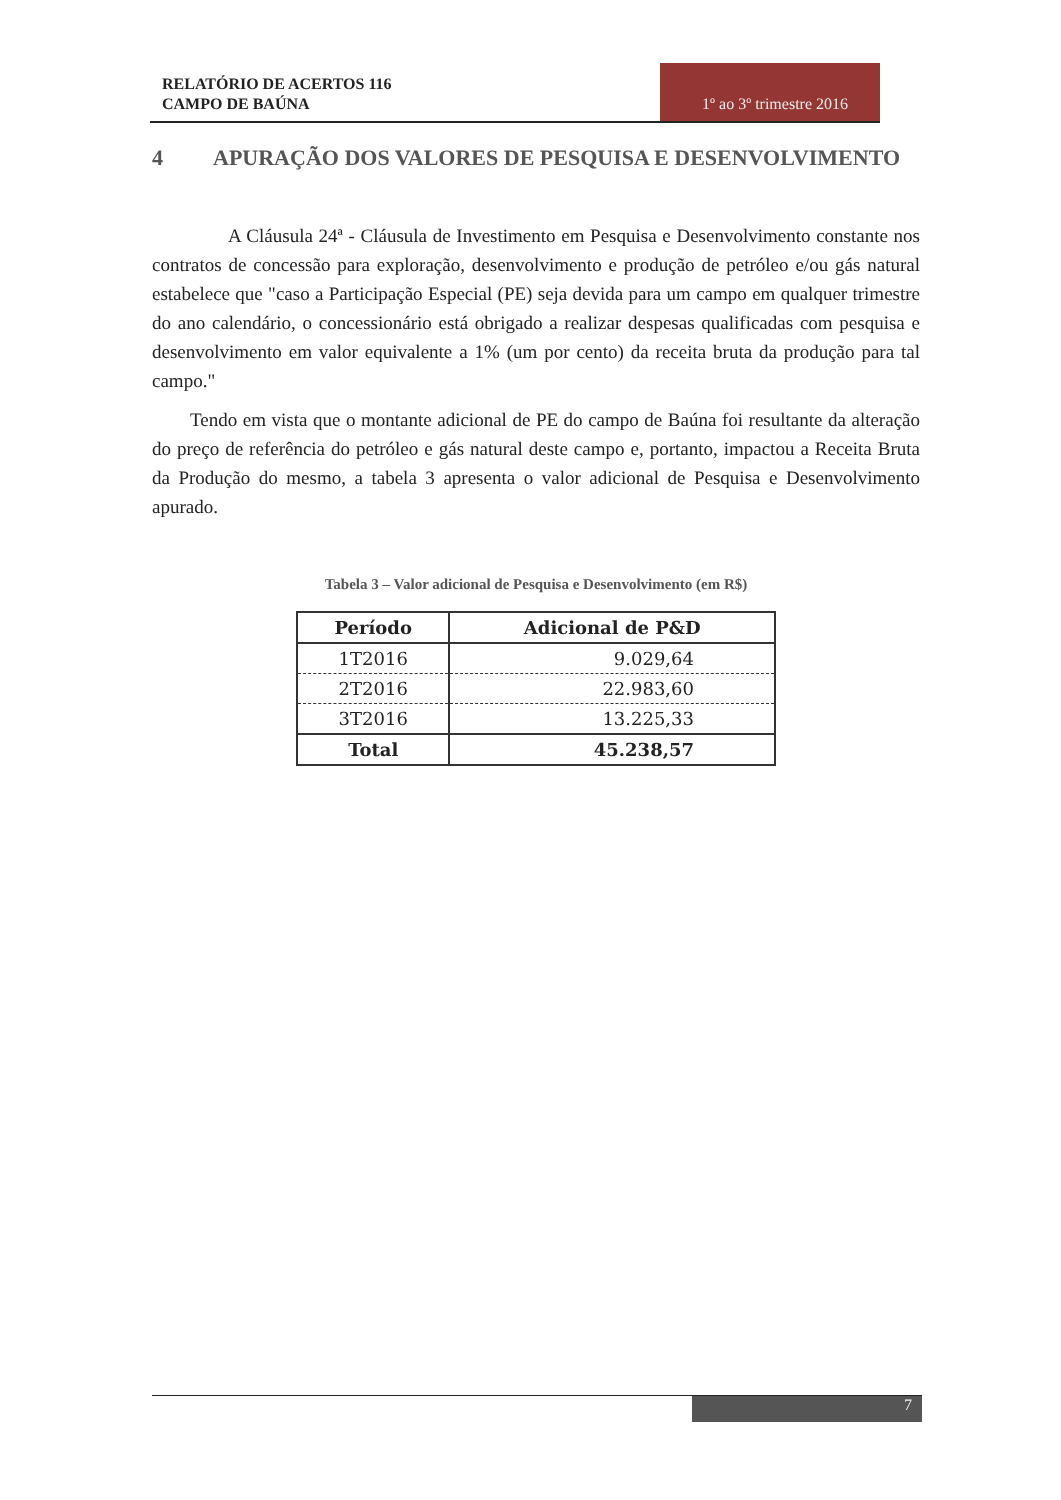RELATÓRIO DE ACERTOS 116
CAMPO DE BAÚNA
1º ao 3º trimestre 2016
4 APURAÇÃO DOS VALORES DE PESQUISA E DESENVOLVIMENTO
A Cláusula 24ª - Cláusula de Investimento em Pesquisa e Desenvolvimento constante nos contratos de concessão para exploração, desenvolvimento e produção de petróleo e/ou gás natural estabelece que "caso a Participação Especial (PE) seja devida para um campo em qualquer trimestre do ano calendário, o concessionário está obrigado a realizar despesas qualificadas com pesquisa e desenvolvimento em valor equivalente a 1% (um por cento) da receita bruta da produção para tal campo."
Tendo em vista que o montante adicional de PE do campo de Baúna foi resultante da alteração do preço de referência do petróleo e gás natural deste campo e, portanto, impactou a Receita Bruta da Produção do mesmo, a tabela 3 apresenta o valor adicional de Pesquisa e Desenvolvimento apurado.
Tabela 3 – Valor adicional de Pesquisa e Desenvolvimento (em R$)
| Período | Adicional de P&D |
| --- | --- |
| 1T2016 | 9.029,64 |
| 2T2016 | 22.983,60 |
| 3T2016 | 13.225,33 |
| Total | 45.238,57 |
7